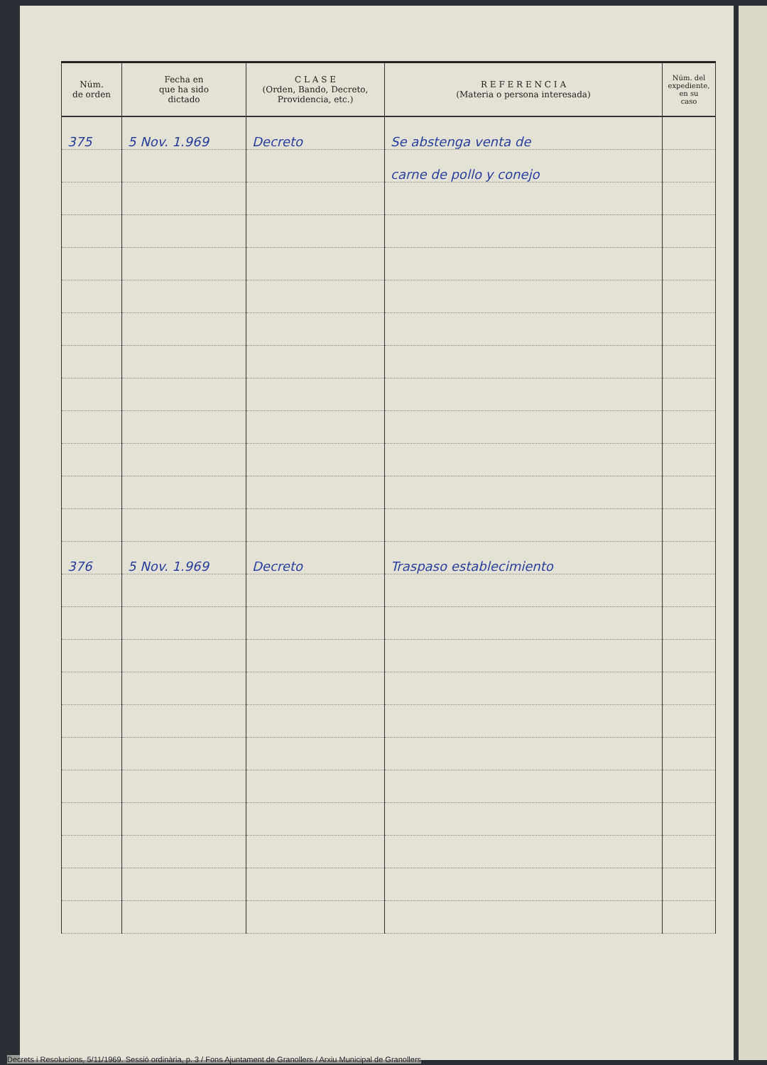| Núm. de orden | Fecha en que ha sido dictado | C L A S E (Orden, Bando, Decreto, Providencia, etc.) | R E F E R E N C I A (Materia o persona interesada) | Núm. del expediente, en su caso |
| --- | --- | --- | --- | --- |
| 375 | 5 Nov. 1.969 | Decreto | Se abstenga venta de | |
| | | | carne de pollo y conejo | |
| 376 | 5 Nov. 1.969 | Decreto | Traspaso establecimiento | |
Decrets i Resolucions, 5/11/1969. Sessió ordinària, p. 3 / Fons Ajuntament de Granollers / Arxiu Municipal de Granollers